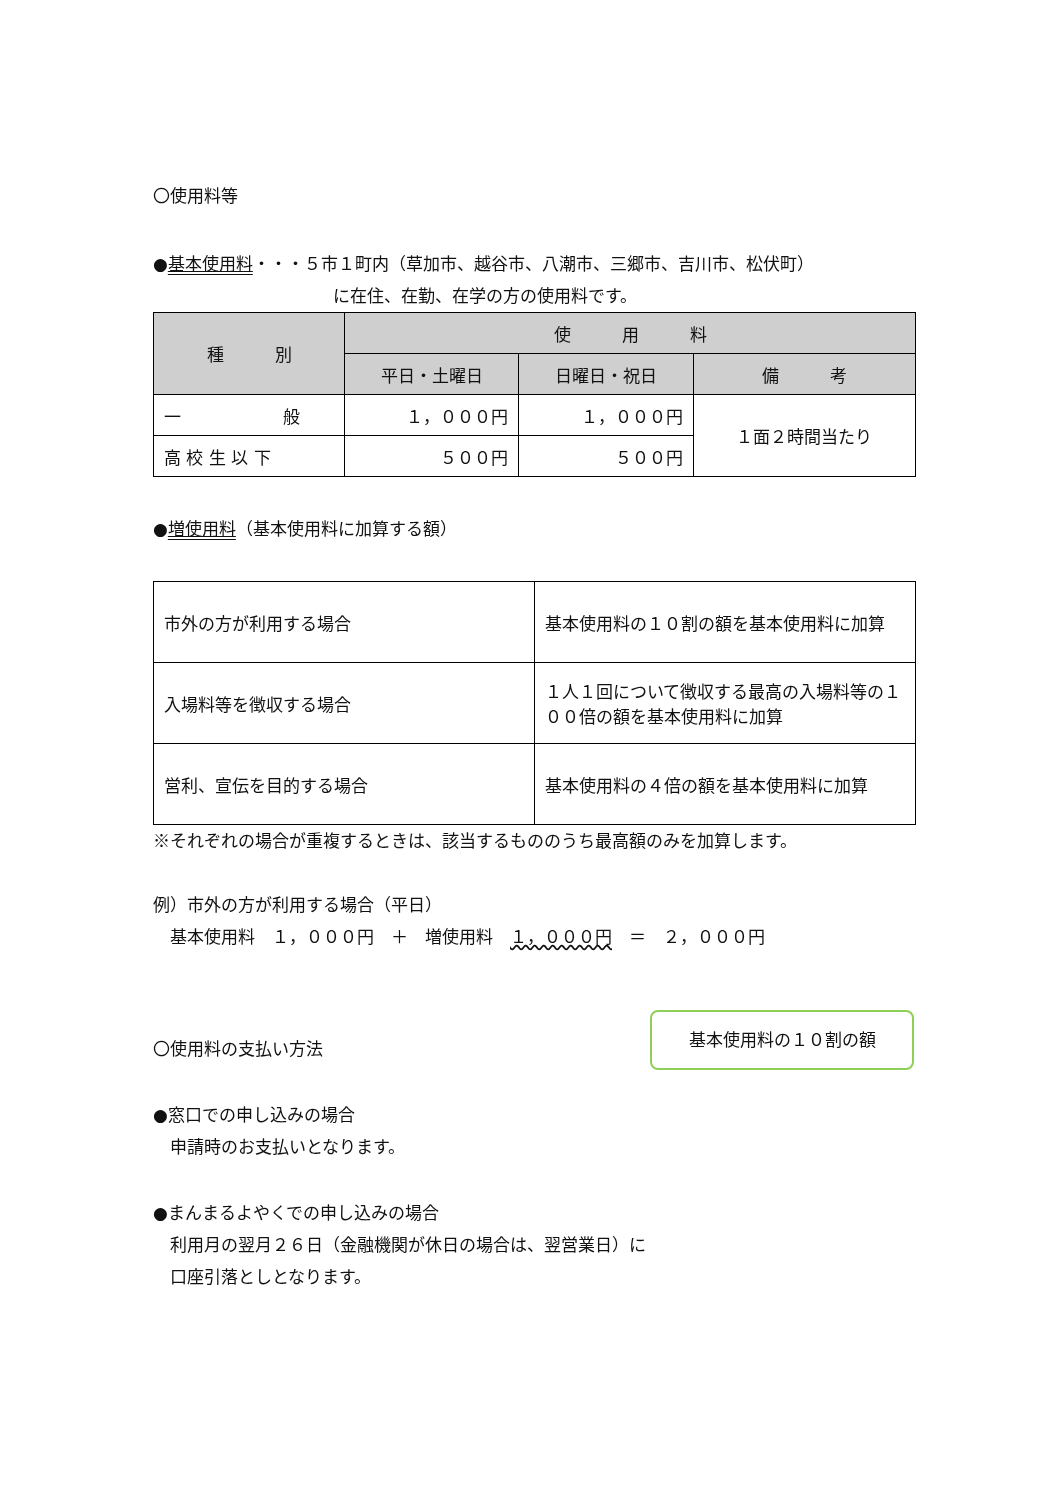〇使用料等
●基本使用料・・・５市１町内（草加市、越谷市、八潮市、三郷市、吉川市、松伏町）
に在住、在勤、在学の方の使用料です。
| 種 別 | 使 用 料 | | |
| --- | --- | --- | --- |
| | 平日・土曜日 | 日曜日・祝日 | 備 考 |
| 一 般 | １，０００円 | １，０００円 | １面２時間当たり |
| 高 校 生 以 下 | ５００円 | ５００円 | |
●増使用料（基本使用料に加算する額）
| 市外の方が利用する場合 | 基本使用料の１０割の額を基本使用料に加算 |
| 入場料等を徴収する場合 | １人１回について徴収する最高の入場料等の１００倍の額を基本使用料に加算 |
| 営利、宣伝を目的する場合 | 基本使用料の４倍の額を基本使用料に加算 |
※それぞれの場合が重複するときは、該当するもののうち最高額のみを加算します。
例）市外の方が利用する場合（平日）
　基本使用料　１，０００円　＋　増使用料　１，０００円　＝　２，０００円
〇使用料の支払い方法
●窓口での申し込みの場合
　申請時のお支払いとなります。
●まんまるよやくでの申し込みの場合
　利用月の翌月２６日（金融機関が休日の場合は、翌営業日）に
　口座引落としとなります。
基本使用料の１０割の額